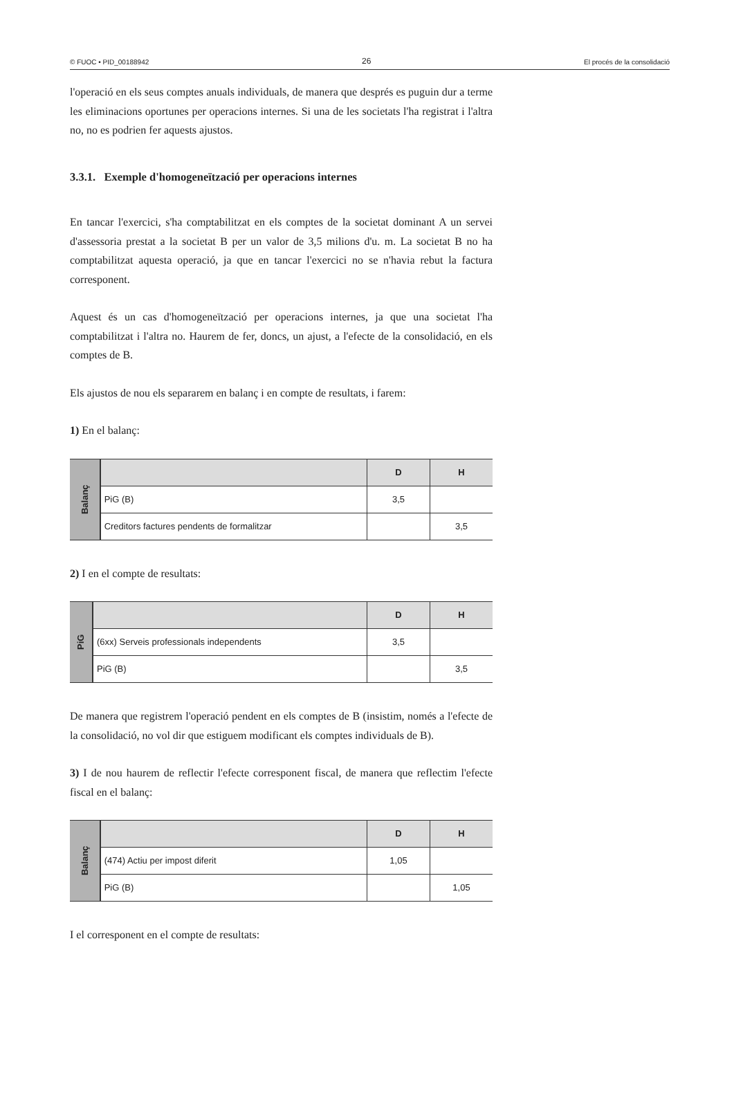© FUOC • PID_00188942 26 El procés de la consolidació
l'operació en els seus comptes anuals individuals, de manera que després es puguin dur a terme les eliminacions oportunes per operacions internes. Si una de les societats l'ha registrat i l'altra no, no es podrien fer aquests ajustos.
3.3.1. Exemple d'homogeneïtzació per operacions internes
En tancar l'exercici, s'ha comptabilitzat en els comptes de la societat dominant A un servei d'assessoria prestat a la societat B per un valor de 3,5 milions d'u. m. La societat B no ha comptabilitzat aquesta operació, ja que en tancar l'exercici no se n'havia rebut la factura corresponent.
Aquest és un cas d'homogeneïtzació per operacions internes, ja que una societat l'ha comptabilitzat i l'altra no. Haurem de fer, doncs, un ajust, a l'efecte de la consolidació, en els comptes de B.
Els ajustos de nou els separarem en balanç i en compte de resultats, i farem:
1) En el balanç:
| Balanç | | D | H |
| | PiG (B) | 3,5 | |
| | Creditors factures pendents de formalitzar | | 3,5 |
2) I en el compte de resultats:
| PiG | | D | H |
| | (6xx) Serveis professionals independents | 3,5 | |
| | PiG (B) | | 3,5 |
De manera que registrem l'operació pendent en els comptes de B (insistim, només a l'efecte de la consolidació, no vol dir que estiguem modificant els comptes individuals de B).
3) I de nou haurem de reflectir l'efecte corresponent fiscal, de manera que reflectim l'efecte fiscal en el balanç:
| Balanç | | D | H |
| | (474) Actiu per impost diferit | 1,05 | |
| | PiG (B) | | 1,05 |
I el corresponent en el compte de resultats: